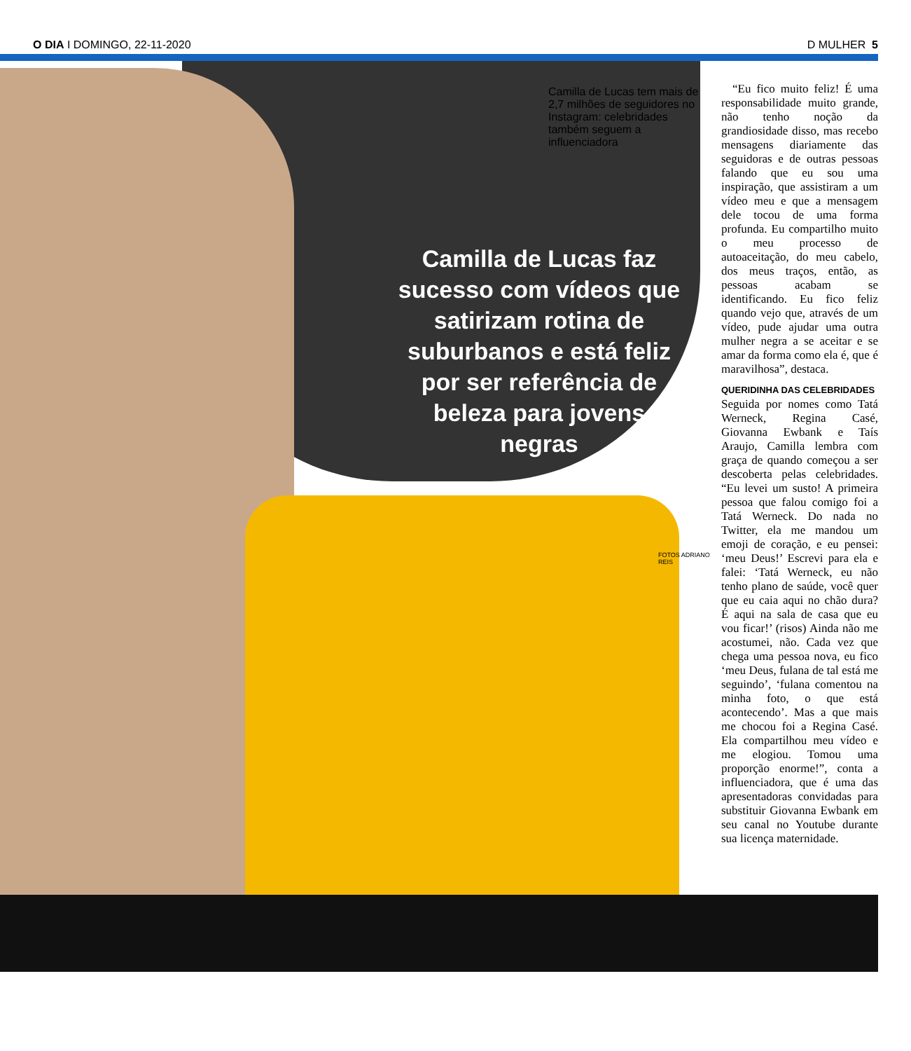O DIA I DOMINGO, 22-11-2020 D MULHER 5
Camilla de Lucas tem mais de 2,7 milhões de seguidores no Instagram: celebridades também seguem a influenciadora
Camilla de Lucas faz sucesso com vídeos que satirizam rotina de suburbanos e está feliz por ser referência de beleza para jovens negras
FOTOS ADRIANO REIS
“Eu fico muito feliz! É uma responsabilidade muito grande, não tenho noção da grandiosidade disso, mas recebo mensagens diariamente das seguidoras e de outras pessoas falando que eu sou uma inspiração, que assistiram a um vídeo meu e que a mensagem dele tocou de uma forma profunda. Eu compartilho muito o meu processo de autoaceitação, do meu cabelo, dos meus traços, então, as pessoas acabam se identificando. Eu fico feliz quando vejo que, através de um vídeo, pude ajudar uma outra mulher negra a se aceitar e se amar da forma como ela é, que é maravilhosa”, destaca.
QUERIDINHA DAS CELEBRIDADES
Seguida por nomes como Tatá Werneck, Regina Casé, Giovanna Ewbank e Taís Araujo, Camilla lembra com graça de quando começou a ser descoberta pelas celebridades. “Eu levei um susto! A primeira pessoa que falou comigo foi a Tatá Werneck. Do nada no Twitter, ela me mandou um emoji de coração, e eu pensei: ‘meu Deus!’ Escrevi para ela e falei: ‘Tatá Werneck, eu não tenho plano de saúde, você quer que eu caia aqui no chão dura? É aqui na sala de casa que eu vou ficar!’ (risos) Ainda não me acostumei, não. Cada vez que chega uma pessoa nova, eu fico ‘meu Deus, fulana de tal está me seguindo’, ‘fulana comentou na minha foto, o que está acontecendo’. Mas a que mais me chocou foi a Regina Casé. Ela compartilhou meu vídeo e me elogiou. Tomou uma proporção enorme!”, conta a influenciadora, que é uma das apresentadoras convidadas para substituir Giovanna Ewbank em seu canal no Youtube durante sua licença maternidade.